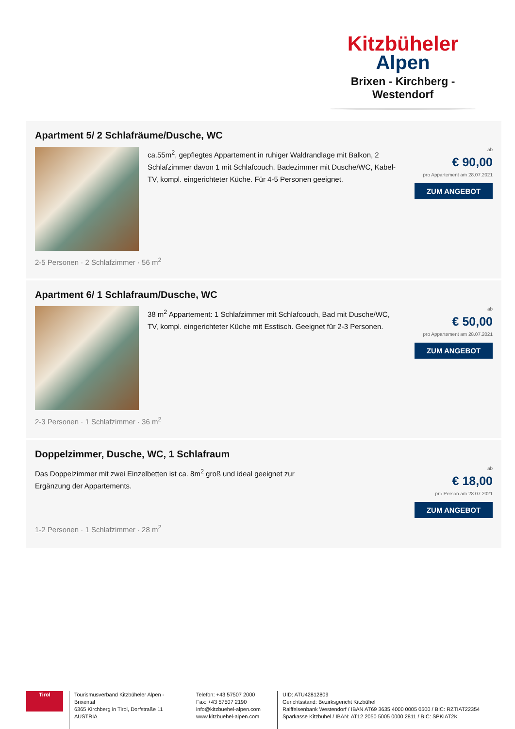Kitzbüheler
Alpen
Brixen - Kirchberg - Westendorf
Apartment 5/ 2 Schlafräume/Dusche, WC
ca.55m<sup>2</sup>, gepflegtes Appartement in ruhiger Waldrandlage mit Balkon, 2 Schlafzimmer davon 1 mit Schlafcouch. Badezimmer mit Dusche/WC, Kabel-TV, kompl. eingerichteter Küche. Für 4-5 Personen geeignet.
ab
€ 90,00
pro Appartement am 28.07.2021
ZUM ANGEBOT
2-5 Personen · 2 Schlafzimmer · 56 m<sup>2</sup>
Apartment 6/ 1 Schlafraum/Dusche, WC
38 m<sup>2</sup> Appartement: 1 Schlafzimmer mit Schlafcouch, Bad mit Dusche/WC, TV, kompl. eingerichteter Küche mit Esstisch. Geeignet für 2-3 Personen.
ab
€ 50,00
pro Appartement am 28.07.2021
ZUM ANGEBOT
2-3 Personen · 1 Schlafzimmer · 36 m<sup>2</sup>
Doppelzimmer, Dusche, WC, 1 Schlafraum
Das Doppelzimmer mit zwei Einzelbetten ist ca. 8m<sup>2</sup> groß und ideal geeignet zur
Ergänzung der Appartements.
ab
€ 18,00
pro Person am 28.07.2021
ZUM ANGEBOT
1-2 Personen · 1 Schlafzimmer · 28 m<sup>2</sup>
Tirol
Tourismusverband Kitzbüheler Alpen - Brixental
6365 Kirchberg in Tirol, Dorfstraße 11
AUSTRIA
Telefon: +43 57507 2000
Fax: +43 57507 2190
info@kitzbuehel-alpen.com
www.kitzbuehel-alpen.com
UID: ATU42812809
Gerichtsstand: Bezirksgericht Kitzbühel
Raiffeisenbank Westendorf / IBAN AT69 3635 4000 0005 0500 / BIC: RZTIAT22354
Sparkasse Kitzbühel / IBAN: AT12 2050 5005 0000 2811 / BIC: SPKIAT2K